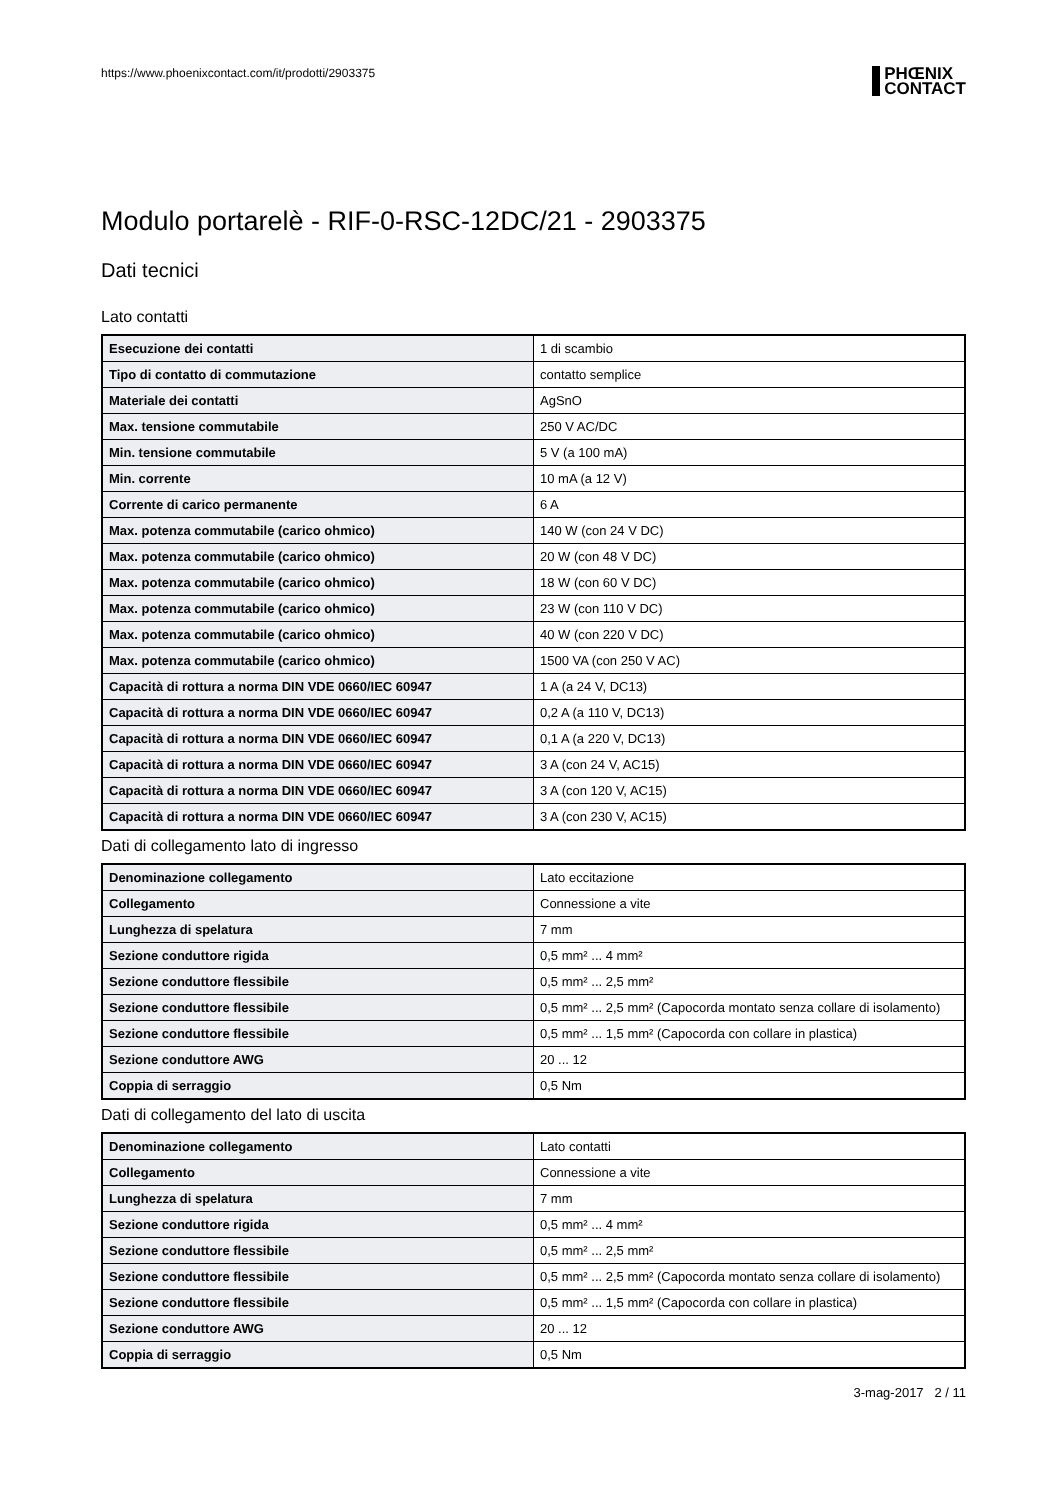https://www.phoenixcontact.com/it/prodotti/2903375
PHŒNIX
CONTACT
Modulo portarelè - RIF-0-RSC-12DC/21 - 2903375
Dati tecnici
Lato contatti
| Esecuzione dei contatti | 1 di scambio |
| Tipo di contatto di commutazione | contatto semplice |
| Materiale dei contatti | AgSnO |
| Max. tensione commutabile | 250 V AC/DC |
| Min. tensione commutabile | 5 V (a 100 mA) |
| Min. corrente | 10 mA (a 12 V) |
| Corrente di carico permanente | 6 A |
| Max. potenza commutabile (carico ohmico) | 140 W (con 24 V DC) |
| Max. potenza commutabile (carico ohmico) | 20 W (con 48 V DC) |
| Max. potenza commutabile (carico ohmico) | 18 W (con 60 V DC) |
| Max. potenza commutabile (carico ohmico) | 23 W (con 110 V DC) |
| Max. potenza commutabile (carico ohmico) | 40 W (con 220 V DC) |
| Max. potenza commutabile (carico ohmico) | 1500 VA (con 250 V AC) |
| Capacità di rottura a norma DIN VDE 0660/IEC 60947 | 1 A (a 24 V, DC13) |
| Capacità di rottura a norma DIN VDE 0660/IEC 60947 | 0,2 A (a 110 V, DC13) |
| Capacità di rottura a norma DIN VDE 0660/IEC 60947 | 0,1 A (a 220 V, DC13) |
| Capacità di rottura a norma DIN VDE 0660/IEC 60947 | 3 A (con 24 V, AC15) |
| Capacità di rottura a norma DIN VDE 0660/IEC 60947 | 3 A (con 120 V, AC15) |
| Capacità di rottura a norma DIN VDE 0660/IEC 60947 | 3 A (con 230 V, AC15) |
Dati di collegamento lato di ingresso
| Denominazione collegamento | Lato eccitazione |
| Collegamento | Connessione a vite |
| Lunghezza di spelatura | 7 mm |
| Sezione conduttore rigida | 0,5 mm² ... 4 mm² |
| Sezione conduttore flessibile | 0,5 mm² ... 2,5 mm² |
| Sezione conduttore flessibile | 0,5 mm² ... 2,5 mm² (Capocorda montato senza collare di isolamento) |
| Sezione conduttore flessibile | 0,5 mm² ... 1,5 mm² (Capocorda con collare in plastica) |
| Sezione conduttore AWG | 20 ... 12 |
| Coppia di serraggio | 0,5 Nm |
Dati di collegamento del lato di uscita
| Denominazione collegamento | Lato contatti |
| Collegamento | Connessione a vite |
| Lunghezza di spelatura | 7 mm |
| Sezione conduttore rigida | 0,5 mm² ... 4 mm² |
| Sezione conduttore flessibile | 0,5 mm² ... 2,5 mm² |
| Sezione conduttore flessibile | 0,5 mm² ... 2,5 mm² (Capocorda montato senza collare di isolamento) |
| Sezione conduttore flessibile | 0,5 mm² ... 1,5 mm² (Capocorda con collare in plastica) |
| Sezione conduttore AWG | 20 ... 12 |
| Coppia di serraggio | 0,5 Nm |
3-mag-2017 2 / 11